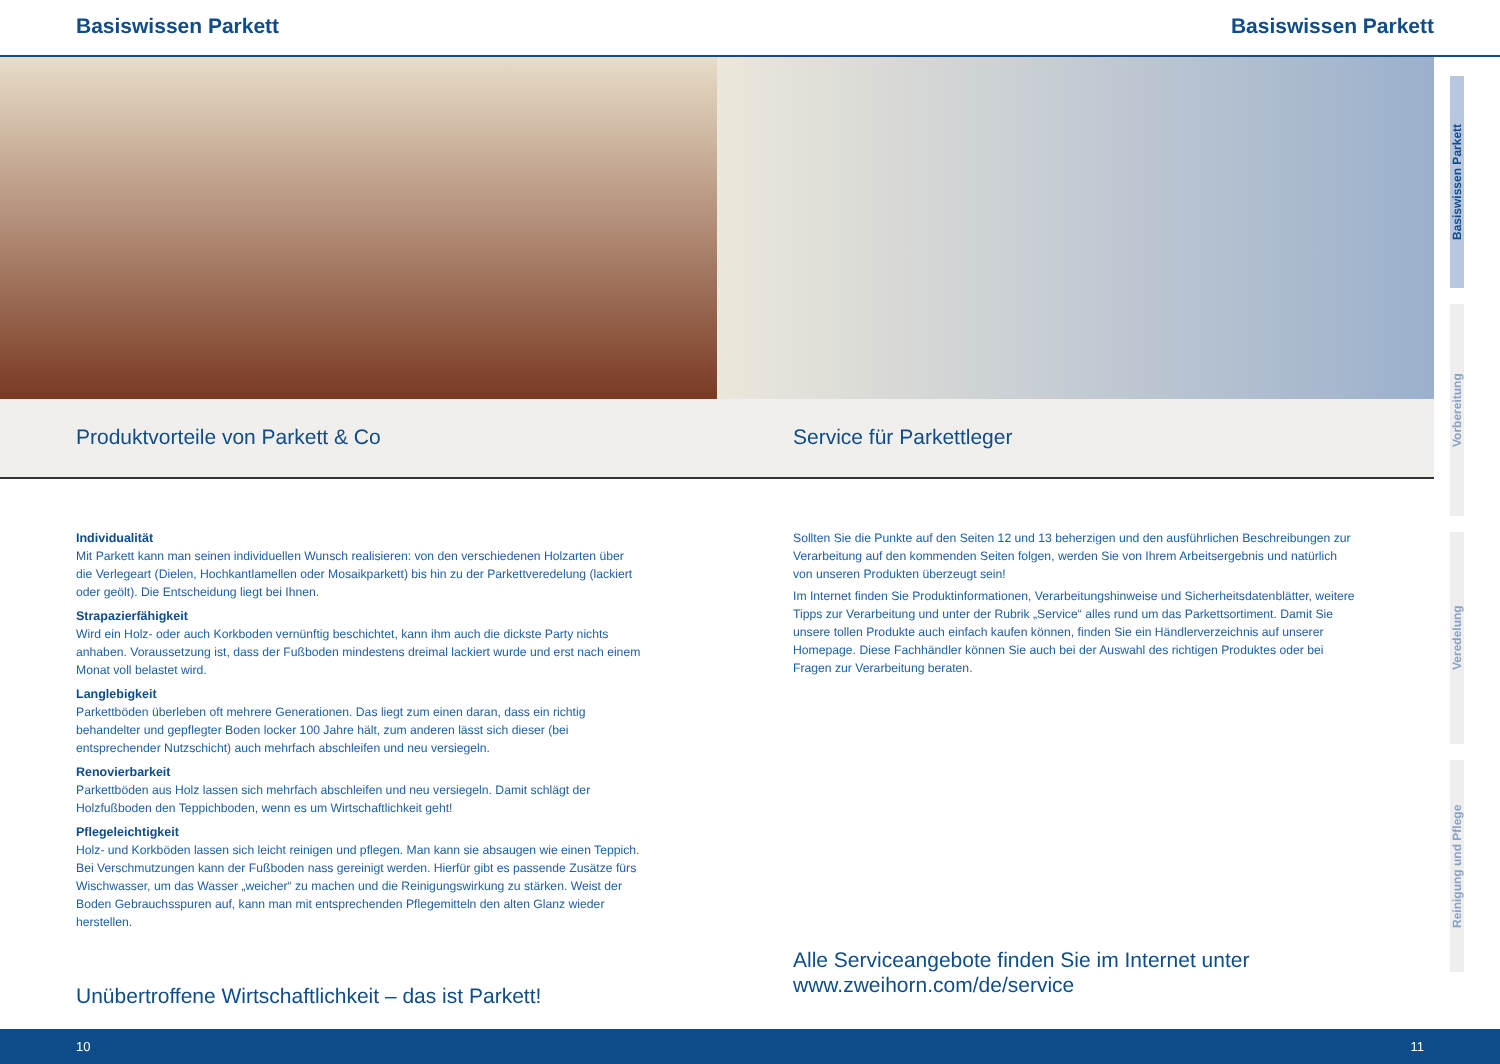Basiswissen Parkett Basiswissen Parkett
Produktvorteile von Parkett & Co
Service für Parkettleger
Individualität
Mit Parkett kann man seinen individuellen Wunsch realisieren: von den verschiedenen Holzarten über die Verlegeart (Dielen, Hochkantlamellen oder Mosaikparkett) bis hin zu der Parkettveredelung (lackiert oder geölt). Die Entscheidung liegt bei Ihnen.
Strapazierfähigkeit
Wird ein Holz- oder auch Korkboden vernünftig beschichtet, kann ihm auch die dickste Party nichts anhaben. Voraussetzung ist, dass der Fußboden mindestens dreimal lackiert wurde und erst nach einem Monat voll belastet wird.
Langlebigkeit
Parkettböden überleben oft mehrere Generationen. Das liegt zum einen daran, dass ein richtig behandelter und gepflegter Boden locker 100 Jahre hält, zum anderen lässt sich dieser (bei entsprechender Nutzschicht) auch mehrfach abschleifen und neu versiegeln.
Renovierbarkeit
Parkettböden aus Holz lassen sich mehrfach abschleifen und neu versiegeln. Damit schlägt der Holzfußboden den Teppichboden, wenn es um Wirtschaftlichkeit geht!
Pflegeleichtigkeit
Holz- und Korkböden lassen sich leicht reinigen und pflegen. Man kann sie absaugen wie einen Teppich. Bei Verschmutzungen kann der Fußboden nass gereinigt werden. Hierfür gibt es passende Zusätze fürs Wischwasser, um das Wasser „weicher“ zu machen und die Reinigungswirkung zu stärken. Weist der Boden Gebrauchsspuren auf, kann man mit entsprechenden Pflegemitteln den alten Glanz wieder herstellen.
Unübertroffene Wirtschaftlichkeit – das ist Parkett!
Sollten Sie die Punkte auf den Seiten 12 und 13 beherzigen und den ausführlichen Beschreibungen zur Verarbeitung auf den kommenden Seiten folgen, werden Sie von Ihrem Arbeitsergebnis und natürlich von unseren Produkten überzeugt sein!
Im Internet finden Sie Produktinformationen, Verarbeitungshinweise und Sicherheitsdatenblätter, weitere Tipps zur Verarbeitung und unter der Rubrik „Service“ alles rund um das Parkettsortiment. Damit Sie unsere tollen Produkte auch einfach kaufen können, finden Sie ein Händlerverzeichnis auf unserer Homepage. Diese Fachhändler können Sie auch bei der Auswahl des richtigen Produktes oder bei Fragen zur Verarbeitung beraten.
Alle Serviceangebote finden Sie im Internet unter
www.zweihorn.com/de/service
Basiswissen Parkett
Vorbereitung
Veredelung
Reinigung und Pflege
10 11